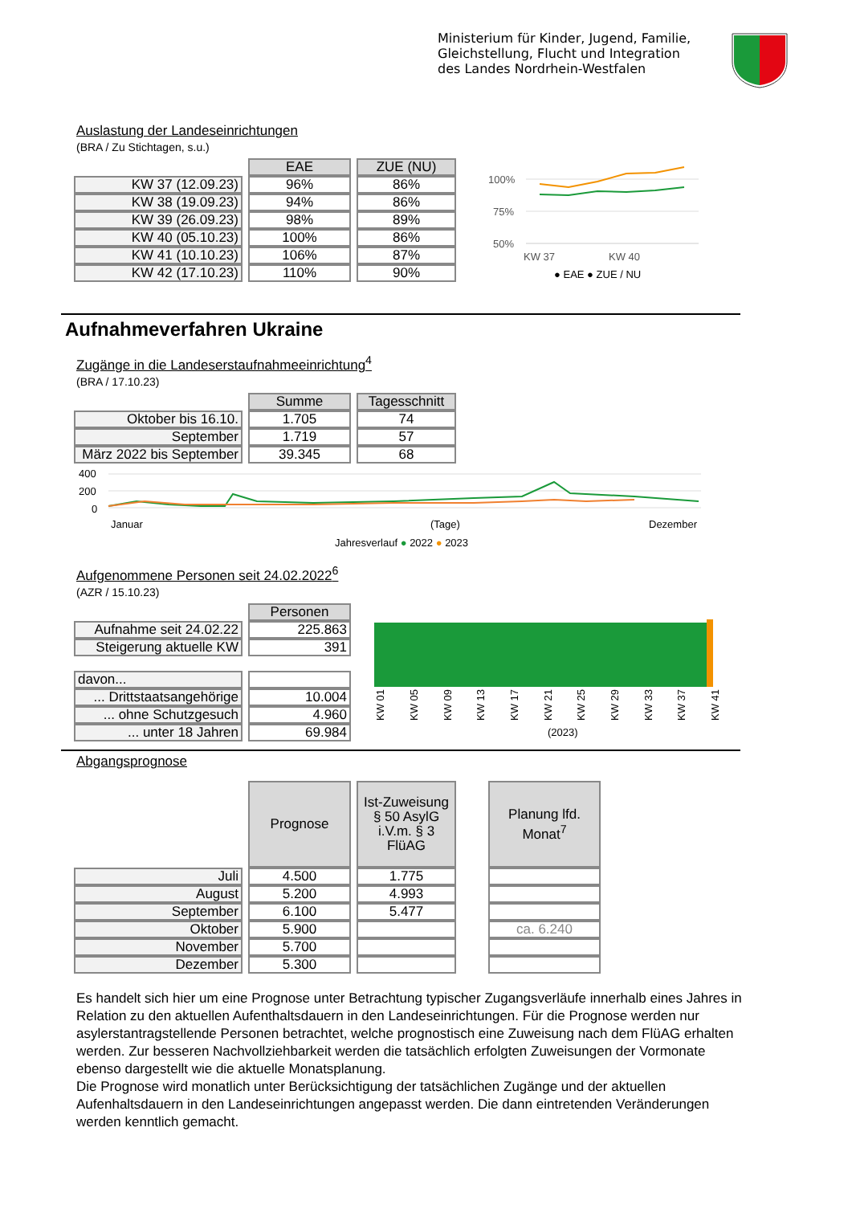Ministerium für Kinder, Jugend, Familie,
Gleichstellung, Flucht und Integration
des Landes Nordrhein-Westfalen
Auslastung der Landeseinrichtungen
(BRA / Zu Stichtagen, s.u.)
| | EAE | ZUE (NU) |
| KW 37 (12.09.23) | 96% | 86% |
| KW 38 (19.09.23) | 94% | 86% |
| KW 39 (26.09.23) | 98% | 89% |
| KW 40 (05.10.23) | 100% | 86% |
| KW 41 (10.10.23) | 106% | 87% |
| KW 42 (17.10.23) | 110% | 90% |
100%
75%
50%
KW 37
KW 40
● EAE ● ZUE / NU
Aufnahmeverfahren Ukraine
Zugänge in die Landeserstaufnahmeeinrichtung<sup>4</sup>
(BRA / 17.10.23)
| | Summe | Tagesschnitt |
| Oktober bis 16.10. | 1.705 | 74 |
| September | 1.719 | 57 |
| März 2022 bis September | 39.345 | 68 |
400
200
0
Januar
(Tage)
Dezember
Jahresverlauf ● 2022 ● 2023
Aufgenommene Personen seit 24.02.2022<sup>6</sup>
(AZR / 15.10.23)
| | Personen |
| Aufnahme seit 24.02.22 | 225.863 |
| Steigerung aktuelle KW | 391 |
| davon... | |
| ... Drittstaatsangehörige | 10.004 |
| ... ohne Schutzgesuch | 4.960 |
| ... unter 18 Jahren | 69.984 |
(2023)
KW 01
KW 05
KW 09
KW 13
KW 17
KW 21
KW 25
KW 29
KW 33
KW 37
KW 41
Abgangsprognose
| | Prognose | Ist-Zuweisung § 50 AsylG i.V.m. § 3 FlüAG | | Planung lfd. Monat<sup>7</sup> |
| Juli | 4.500 | 1.775 | | |
| August | 5.200 | 4.993 | | |
| September | 6.100 | 5.477 | | |
| Oktober | 5.900 | | | ca. 6.240 |
| November | 5.700 | | | |
| Dezember | 5.300 | | | |
Es handelt sich hier um eine Prognose unter Betrachtung typischer Zugangsverläufe innerhalb eines Jahres in Relation zu den aktuellen Aufenthaltsdauern in den Landeseinrichtungen. Für die Prognose werden nur asylerstantragstellende Personen betrachtet, welche prognostisch eine Zuweisung nach dem FlüAG erhalten werden. Zur besseren Nachvollziehbarkeit werden die tatsächlich erfolgten Zuweisungen der Vormonate ebenso dargestellt wie die aktuelle Monatsplanung.
Die Prognose wird monatlich unter Berücksichtigung der tatsächlichen Zugänge und der aktuellen Aufenhaltsdauern in den Landeseinrichtungen angepasst werden. Die dann eintretenden Veränderungen werden kenntlich gemacht.